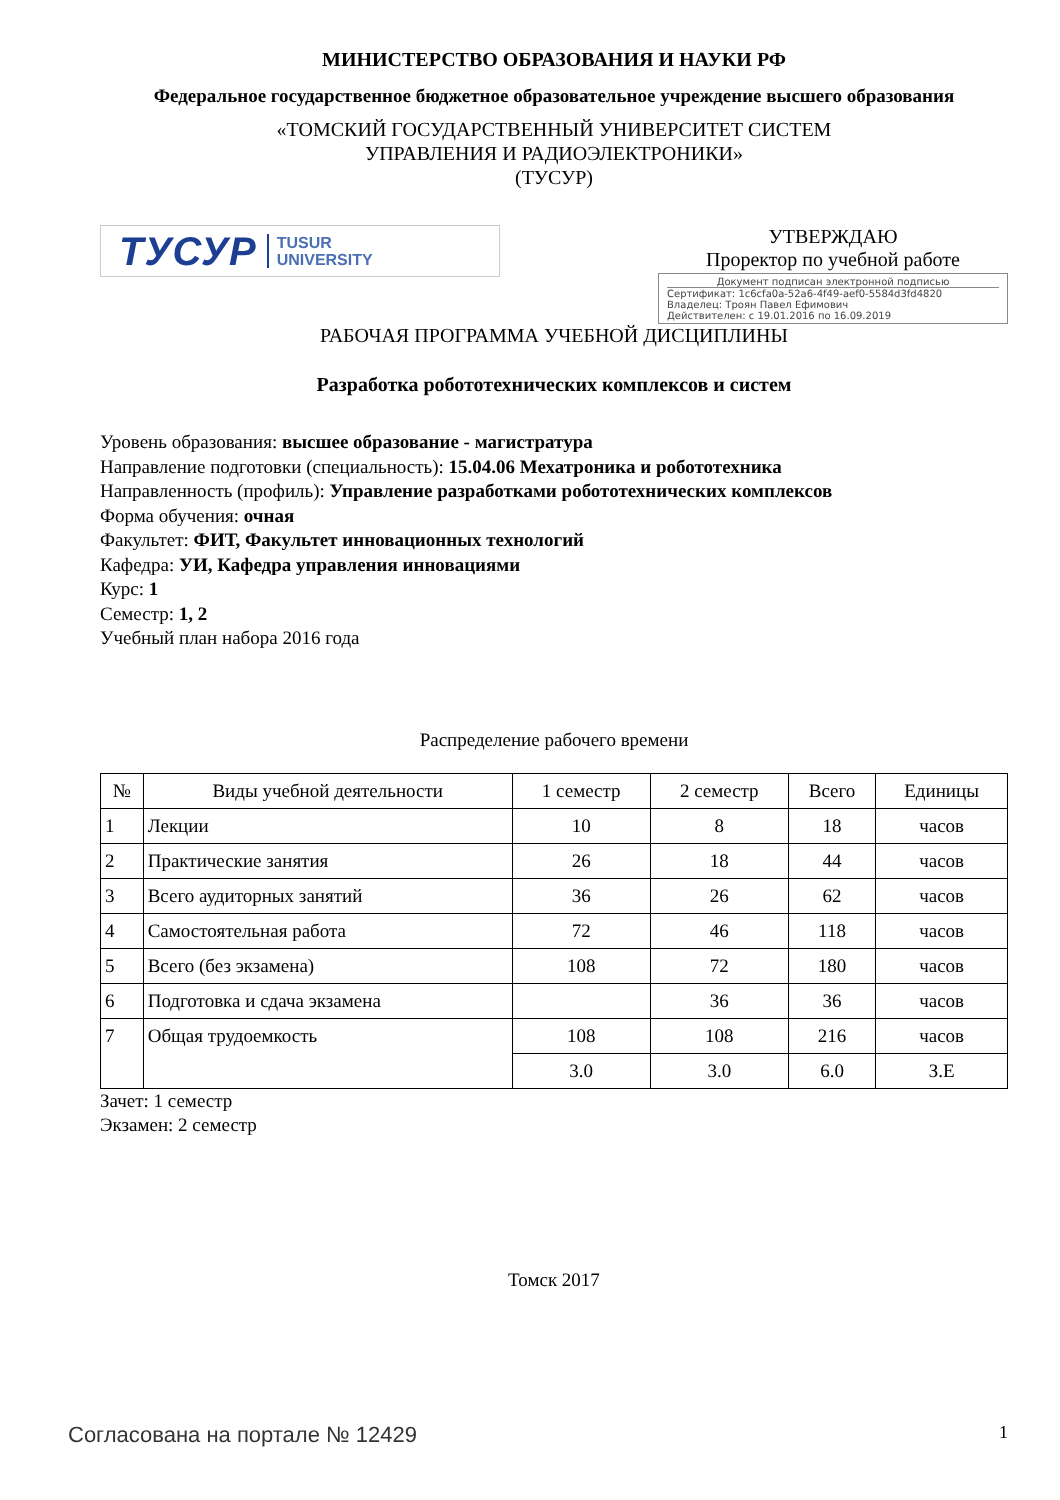МИНИСТЕРСТВО ОБРАЗОВАНИЯ И НАУКИ РФ
Федеральное государственное бюджетное образовательное учреждение высшего образования
«ТОМСКИЙ ГОСУДАРСТВЕННЫЙ УНИВЕРСИТЕТ СИСТЕМ
УПРАВЛЕНИЯ И РАДИОЭЛЕКТРОНИКИ»
(ТУСУР)
ТУСУР TUSUR
UNIVERSITY
УТВЕРЖДАЮ
Проректор по учебной работе
Документ подписан электронной подписью
Сертификат: 1c6cfa0a-52a6-4f49-aef0-5584d3fd4820
Владелец: Троян Павел Ефимович
Действителен: с 19.01.2016 по 16.09.2019
РАБОЧАЯ ПРОГРАММА УЧЕБНОЙ ДИСЦИПЛИНЫ
Разработка робототехнических комплексов и систем
Уровень образования: высшее образование - магистратура
Направление подготовки (специальность): 15.04.06 Мехатроника и робототехника
Направленность (профиль): Управление разработками робототехнических комплексов
Форма обучения: очная
Факультет: ФИТ, Факультет инновационных технологий
Кафедра: УИ, Кафедра управления инновациями
Курс: 1
Семестр: 1, 2
Учебный план набора 2016 года
Распределение рабочего времени
| № | Виды учебной деятельности | 1 семестр | 2 семестр | Всего | Единицы |
| --- | --- | --- | --- | --- | --- |
| 1 | Лекции | 10 | 8 | 18 | часов |
| 2 | Практические занятия | 26 | 18 | 44 | часов |
| 3 | Всего аудиторных занятий | 36 | 26 | 62 | часов |
| 4 | Самостоятельная работа | 72 | 46 | 118 | часов |
| 5 | Всего (без экзамена) | 108 | 72 | 180 | часов |
| 6 | Подготовка и сдача экзамена | | 36 | 36 | часов |
| 7 | Общая трудоемкость | 108 | 108 | 216 | часов |
| | | 3.0 | 3.0 | 6.0 | З.Е |
Зачет: 1 семестр
Экзамен: 2 семестр
Томск 2017
Согласована на портале № 12429 1